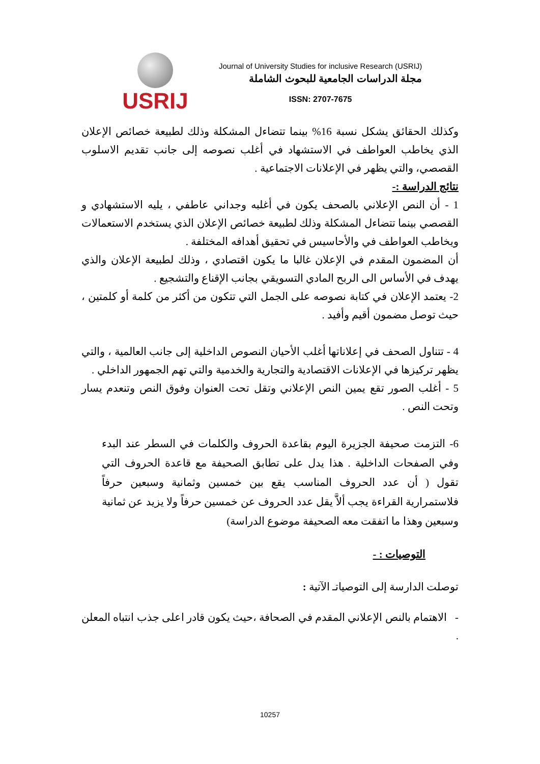USRIJ
Journal of University Studies for inclusive Research (USRIJ)
مجلة الدراسات الجامعية للبحوث الشاملة
ISSN: 2707-7675
وكذلك الحقائق يشكل نسبة 16% بينما تتضاءل المشكلة وذلك لطبيعة خصائص الإعلان الذي يخاطب العواطف في الاستشهاد في أغلب نصوصه إلى جانب تقديم الاسلوب القصصي، والتي يظهر في الإعلانات الاجتماعية .
نتائج الدراسة :-
1 - أن النص الإعلاني بالصحف يكون في أغلبه وجداني عاطفي ، يليه الاستشهادي و القصصي بينما تتضاءل المشكلة وذلك لطبيعة خصائص الإعلان الذي يستخدم الاستعمالات ويخاطب العواطف في والأحاسيس في تحقيق أهدافه المختلفة .
أن المضمون المقدم في الإعلان غالبا ما يكون اقتصادي ، وذلك لطبيعة الإعلان والذي يهدف في الأساس الى الربح المادي التسويقي بجانب الإقناع والتشجيع .
2- يعتمد الإعلان في كتابة نصوصه على الجمل التي تتكون من أكثر من كلمة أو كلمتين ، حيث توصل مضمون أقيم وأفيد .
4 - تتناول الصحف في إعلاناتها أغلب الأحيان النصوص الداخلية إلى جانب العالمية ، والتي يظهر تركيزها في الإعلانات الاقتصادية والتجارية والخدمية والتي تهم الجمهور الداخلي .
5 - أغلب الصور تقع يمين النص الإعلاني وتقل تحت العنوان وفوق النص وتنعدم يسار وتحت النص .
6- التزمت صحيفة الجزيرة اليوم بقاعدة الحروف والكلمات في السطر عند البدء وفي الصفحات الداخلية . هذا يدل على تطابق الصحيفة مع قاعدة الحروف التي تقول ( أن عدد الحروف المناسب يقع بين خمسين وثمانية وسبعين حرفاً فلاستمرارية القراءة يجب ألاَّ يقل عدد الحروف عن خمسين حرفاً ولا يزيد عن ثمانية وسبعين وهذا ما اتفقت معه الصحيفة موضوع الدراسة)
التوصيات : -
توصلت الدارسة إلى التوصياتـ الآتية :
- الاهتمام بالنص الإعلاني المقدم في الصحافة ،حيث يكون قادر اعلى جذب انتباه المعلن .
10257